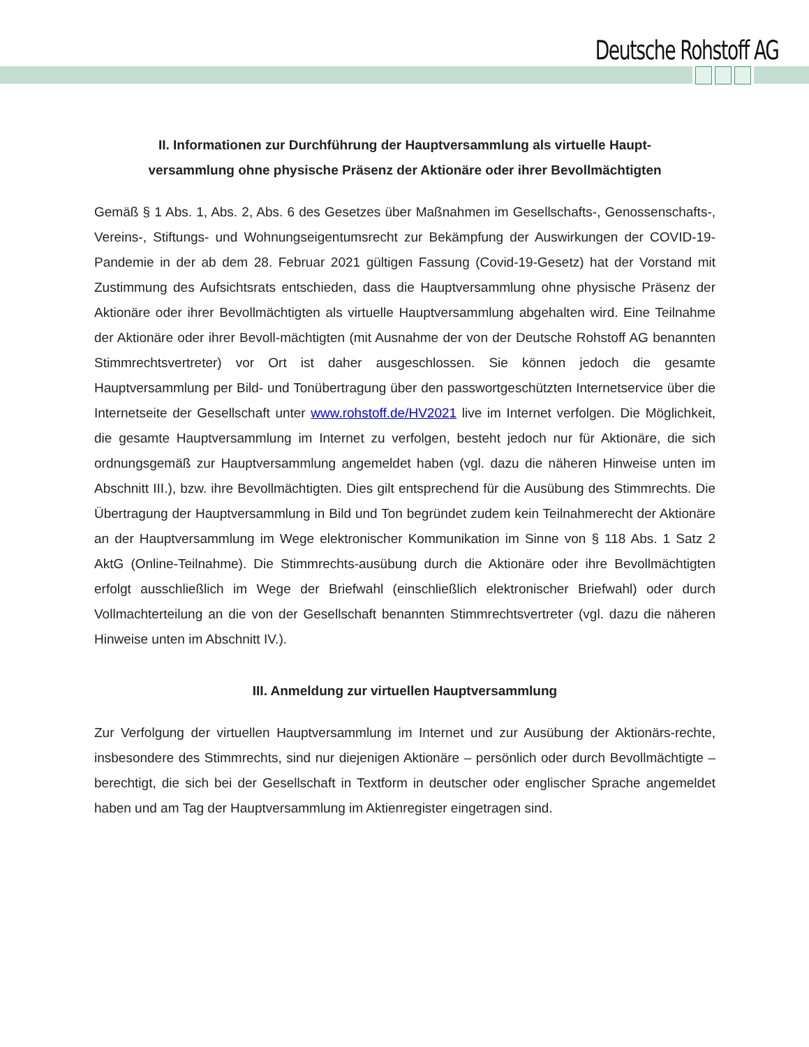Deutsche Rohstoff AG
II. Informationen zur Durchführung der Hauptversammlung als virtuelle Haupt-
versammlung ohne physische Präsenz der Aktionäre oder ihrer Bevollmächtigten
Gemäß § 1 Abs. 1, Abs. 2, Abs. 6 des Gesetzes über Maßnahmen im Gesellschafts-, Genossenschafts-, Vereins-, Stiftungs- und Wohnungseigentumsrecht zur Bekämpfung der Auswirkungen der COVID-19-Pandemie in der ab dem 28. Februar 2021 gültigen Fassung (Covid-19-Gesetz) hat der Vorstand mit Zustimmung des Aufsichtsrats entschieden, dass die Hauptversammlung ohne physische Präsenz der Aktionäre oder ihrer Bevollmächtigten als virtuelle Hauptversammlung abgehalten wird. Eine Teilnahme der Aktionäre oder ihrer Bevoll-mächtigten (mit Ausnahme der von der Deutsche Rohstoff AG benannten Stimmrechtsvertreter) vor Ort ist daher ausgeschlossen. Sie können jedoch die gesamte Hauptversammlung per Bild- und Tonübertragung über den passwortgeschützten Internetservice über die Internetseite der Gesellschaft unter www.rohstoff.de/HV2021 live im Internet verfolgen. Die Möglichkeit, die gesamte Hauptversammlung im Internet zu verfolgen, besteht jedoch nur für Aktionäre, die sich ordnungsgemäß zur Hauptversammlung angemeldet haben (vgl. dazu die näheren Hinweise unten im Abschnitt III.), bzw. ihre Bevollmächtigten. Dies gilt entsprechend für die Ausübung des Stimmrechts. Die Übertragung der Hauptversammlung in Bild und Ton begründet zudem kein Teilnahmerecht der Aktionäre an der Hauptversammlung im Wege elektronischer Kommunikation im Sinne von § 118 Abs. 1 Satz 2 AktG (Online-Teilnahme). Die Stimmrechts-ausübung durch die Aktionäre oder ihre Bevollmächtigten erfolgt ausschließlich im Wege der Briefwahl (einschließlich elektronischer Briefwahl) oder durch Vollmachterteilung an die von der Gesellschaft benannten Stimmrechtsvertreter (vgl. dazu die näheren Hinweise unten im Abschnitt IV.).
III. Anmeldung zur virtuellen Hauptversammlung
Zur Verfolgung der virtuellen Hauptversammlung im Internet und zur Ausübung der Aktionärs-rechte, insbesondere des Stimmrechts, sind nur diejenigen Aktionäre – persönlich oder durch Bevollmächtigte – berechtigt, die sich bei der Gesellschaft in Textform in deutscher oder englischer Sprache angemeldet haben und am Tag der Hauptversammlung im Aktienregister eingetragen sind.